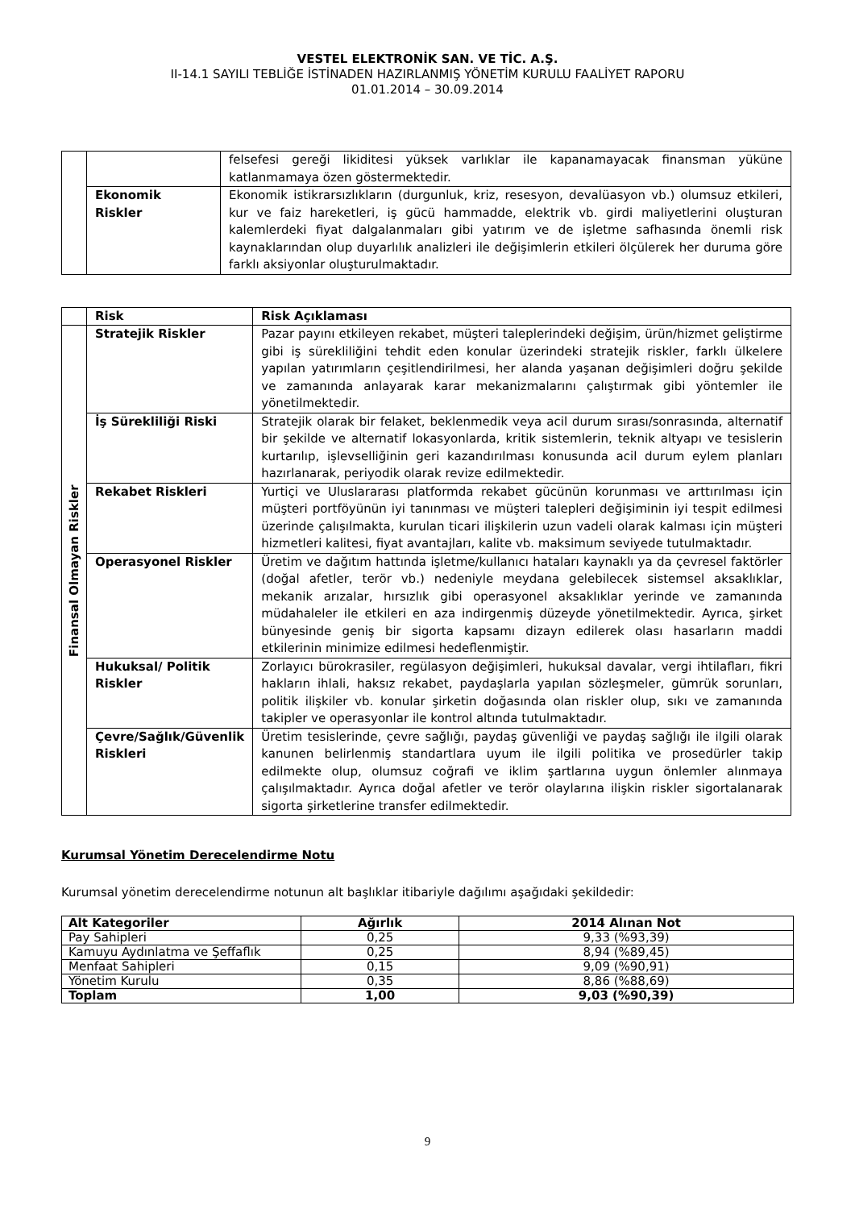VESTEL ELEKTRONİK SAN. VE TİC. A.Ş.
II-14.1 SAYILI TEBLİĞE İSTİNADEN HAZIRLANMIŞ YÖNETİM KURULU FAALİYET RAPORU
01.01.2014 – 30.09.2014
| | | felsefesi gereği likiditesi yüksek varlıklar ile kapanamayacak finansman yüküne katlanmamaya özen göstermektedir. |
| | Ekonomik Riskler | Ekonomik istikrarsızlıkların (durgunluk, kriz, resesyon, devalüasyon vb.) olumsuz etkileri, kur ve faiz hareketleri, iş gücü hammadde, elektrik vb. girdi maliyetlerini oluşturan kalemlerdeki fiyat dalgalanmaları gibi yatırım ve de işletme safhasında önemli risk kaynaklarından olup duyarlılık analizleri ile değişimlerin etkileri ölçülerek her duruma göre farklı aksiyonlar oluşturulmaktadır. |
| | Risk | Risk Açıklaması |
| Finansal Olmayan Riskler | Stratejik Riskler | Pazar payını etkileyen rekabet, müşteri taleplerindeki değişim, ürün/hizmet geliştirme gibi iş sürekliliğini tehdit eden konular üzerindeki stratejik riskler, farklı ülkelere yapılan yatırımların çeşitlendirilmesi, her alanda yaşanan değişimleri doğru şekilde ve zamanında anlayarak karar mekanizmalarını çalıştırmak gibi yöntemler ile yönetilmektedir. |
| | İş Sürekliliği Riski | Stratejik olarak bir felaket, beklenmedik veya acil durum sırası/sonrasında, alternatif bir şekilde ve alternatif lokasyonlarda, kritik sistemlerin, teknik altyapı ve tesislerin kurtarılıp, işlevselliğinin geri kazandırılması konusunda acil durum eylem planları hazırlanarak, periyodik olarak revize edilmektedir. |
| | Rekabet Riskleri | Yurtiçi ve Uluslararası platformda rekabet gücünün korunması ve arttırılması için müşteri portföyünün iyi tanınması ve müşteri talepleri değişiminin iyi tespit edilmesi üzerinde çalışılmakta, kurulan ticari ilişkilerin uzun vadeli olarak kalması için müşteri hizmetleri kalitesi, fiyat avantajları, kalite vb. maksimum seviyede tutulmaktadır. |
| | Operasyonel Riskler | Üretim ve dağıtım hattında işletme/kullanıcı hataları kaynaklı ya da çevresel faktörler (doğal afetler, terör vb.) nedeniyle meydana gelebilecek sistemsel aksaklıklar, mekanik arızalar, hırsızlık gibi operasyonel aksaklıklar yerinde ve zamanında müdahaleler ile etkileri en aza indirgenmiş düzeyde yönetilmektedir. Ayrıca, şirket bünyesinde geniş bir sigorta kapsamı dizayn edilerek olası hasarların maddi etkilerinin minimize edilmesi hedeflenmiştir. |
| | Hukuksal/ Politik Riskler | Zorlayıcı bürokrasiler, regülasyon değişimleri, hukuksal davalar, vergi ihtilafları, fikri hakların ihlali, haksız rekabet, paydaşlarla yapılan sözleşmeler, gümrük sorunları, politik ilişkiler vb. konular şirketin doğasında olan riskler olup, sıkı ve zamanında takipler ve operasyonlar ile kontrol altında tutulmaktadır. |
| | Çevre/Sağlık/Güvenlik Riskleri | Üretim tesislerinde, çevre sağlığı, paydaş güvenliği ve paydaş sağlığı ile ilgili olarak kanunen belirlenmiş standartlara uyum ile ilgili politika ve prosedürler takip edilmekte olup, olumsuz coğrafi ve iklim şartlarına uygun önlemler alınmaya çalışılmaktadır. Ayrıca doğal afetler ve terör olaylarına ilişkin riskler sigortalanarak sigorta şirketlerine transfer edilmektedir. |
Kurumsal Yönetim Derecelendirme Notu
Kurumsal yönetim derecelendirme notunun alt başlıklar itibariyle dağılımı aşağıdaki şekildedir:
| Alt Kategoriler | Ağırlık | 2014 Alınan Not |
| --- | --- | --- |
| Pay Sahipleri | 0,25 | 9,33 (%93,39) |
| Kamuyu Aydınlatma ve Şeffaflık | 0,25 | 8,94 (%89,45) |
| Menfaat Sahipleri | 0,15 | 9,09 (%90,91) |
| Yönetim Kurulu | 0,35 | 8,86 (%88,69) |
| Toplam | 1,00 | 9,03 (%90,39) |
9